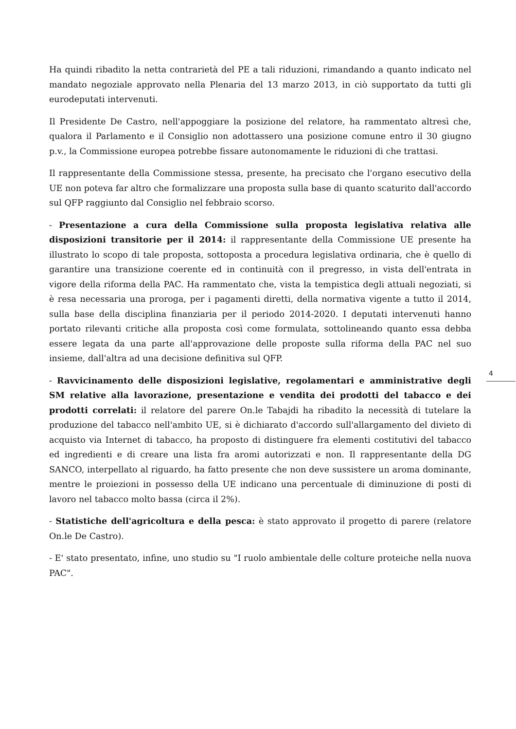Ha quindi ribadito la netta contrarietà del PE a tali riduzioni, rimandando a quanto indicato nel mandato negoziale approvato nella Plenaria del 13 marzo 2013, in ciò supportato da tutti gli eurodeputati intervenuti.
Il Presidente De Castro, nell'appoggiare la posizione del relatore, ha rammentato altresì che, qualora il Parlamento e il Consiglio non adottassero una posizione comune entro il 30 giugno p.v., la Commissione europea potrebbe fissare autonomamente le riduzioni di che trattasi.
Il rappresentante della Commissione stessa, presente, ha precisato che l'organo esecutivo della UE non poteva far altro che formalizzare una proposta sulla base di quanto scaturito dall'accordo sul QFP raggiunto dal Consiglio nel febbraio scorso.
- Presentazione a cura della Commissione sulla proposta legislativa relativa alle disposizioni transitorie per il 2014: il rappresentante della Commissione UE presente ha illustrato lo scopo di tale proposta, sottoposta a procedura legislativa ordinaria, che è quello di garantire una transizione coerente ed in continuità con il pregresso, in vista dell'entrata in vigore della riforma della PAC. Ha rammentato che, vista la tempistica degli attuali negoziati, si è resa necessaria una proroga, per i pagamenti diretti, della normativa vigente a tutto il 2014, sulla base della disciplina finanziaria per il periodo 2014-2020. I deputati intervenuti hanno portato rilevanti critiche alla proposta così come formulata, sottolineando quanto essa debba essere legata da una parte all'approvazione delle proposte sulla riforma della PAC nel suo insieme, dall'altra ad una decisione definitiva sul QFP.
- Ravvicinamento delle disposizioni legislative, regolamentari e amministrative degli SM relative alla lavorazione, presentazione e vendita dei prodotti del tabacco e dei prodotti correlati: il relatore del parere On.le Tabajdi ha ribadito la necessità di tutelare la produzione del tabacco nell'ambito UE, si è dichiarato d'accordo sull'allargamento del divieto di acquisto via Internet di tabacco, ha proposto di distinguere fra elementi costitutivi del tabacco ed ingredienti e di creare una lista fra aromi autorizzati e non. Il rappresentante della DG SANCO, interpellato al riguardo, ha fatto presente che non deve sussistere un aroma dominante, mentre le proiezioni in possesso della UE indicano una percentuale di diminuzione di posti di lavoro nel tabacco molto bassa (circa il 2%).
- Statistiche dell'agricoltura e della pesca: è stato approvato il progetto di parere (relatore On.le De Castro).
- E' stato presentato, infine, uno studio su "I ruolo ambientale delle colture proteiche nella nuova PAC".
4